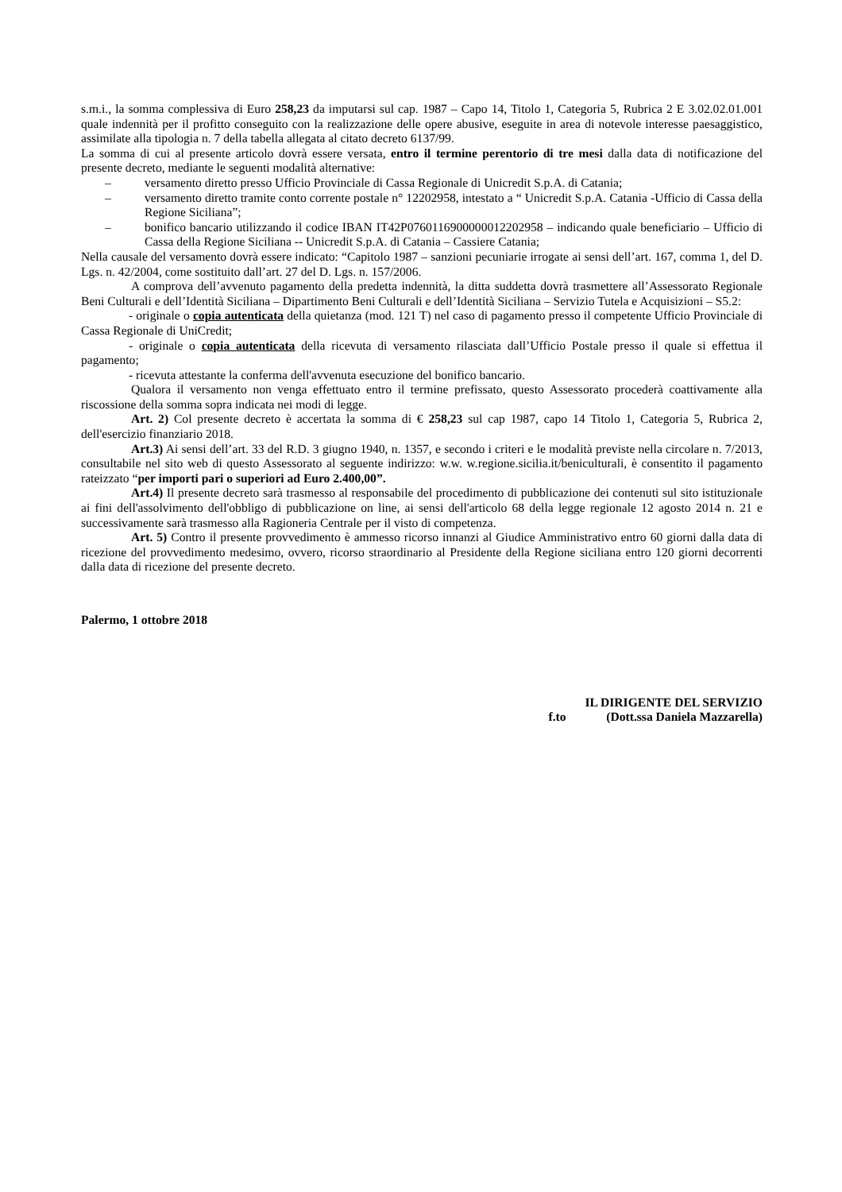s.m.i., la somma complessiva di Euro 258,23 da imputarsi sul cap. 1987 – Capo 14, Titolo 1, Categoria 5, Rubrica 2 E 3.02.02.01.001 quale indennità per il profitto conseguito con la realizzazione delle opere abusive, eseguite in area di notevole interesse paesaggistico, assimilate alla tipologia n. 7 della tabella allegata al citato decreto 6137/99.
La somma di cui al presente articolo dovrà essere versata, entro il termine perentorio di tre mesi dalla data di notificazione del presente decreto, mediante le seguenti modalità alternative:
– versamento diretto presso Ufficio Provinciale di Cassa Regionale di Unicredit S.p.A. di Catania;
– versamento diretto tramite conto corrente postale n° 12202958, intestato a “ Unicredit S.p.A. Catania -Ufficio di Cassa della Regione Siciliana”;
– bonifico bancario utilizzando il codice IBAN IT42P0760116900000012202958 – indicando quale beneficiario – Ufficio di Cassa della Regione Siciliana -- Unicredit S.p.A. di Catania – Cassiere Catania;
Nella causale del versamento dovrà essere indicato: “Capitolo 1987 – sanzioni pecuniarie irrogate ai sensi dell’art. 167, comma 1, del D. Lgs. n. 42/2004, come sostituito dall’art. 27 del D. Lgs. n. 157/2006.
A comprova dell’avvenuto pagamento della predetta indennità, la ditta suddetta dovrà trasmettere all’Assessorato Regionale Beni Culturali e dell’Identità Siciliana – Dipartimento Beni Culturali e dell’Identità Siciliana – Servizio Tutela e Acquisizioni – S5.2:
- originale o copia autenticata della quietanza (mod. 121 T) nel caso di pagamento presso il competente Ufficio Provinciale di Cassa Regionale di UniCredit;
- originale o copia autenticata della ricevuta di versamento rilasciata dall’Ufficio Postale presso il quale si effettua il pagamento;
- ricevuta attestante la conferma dell'avvenuta esecuzione del bonifico bancario.
Qualora il versamento non venga effettuato entro il termine prefissato, questo Assessorato procederà coattivamente alla riscossione della somma sopra indicata nei modi di legge.
Art. 2) Col presente decreto è accertata la somma di € 258,23 sul cap 1987, capo 14 Titolo 1, Categoria 5, Rubrica 2, dell'esercizio finanziario 2018.
Art.3) Ai sensi dell’art. 33 del R.D. 3 giugno 1940, n. 1357, e secondo i criteri e le modalità previste nella circolare n. 7/2013, consultabile nel sito web di questo Assessorato al seguente indirizzo: w.w. w.regione.sicilia.it/beniculturali, è consentito il pagamento rateizzato “per importi pari o superiori ad Euro 2.400,00”.
Art.4) Il presente decreto sarà trasmesso al responsabile del procedimento di pubblicazione dei contenuti sul sito istituzionale ai fini dell'assolvimento dell'obbligo di pubblicazione on line, ai sensi dell'articolo 68 della legge regionale 12 agosto 2014 n. 21 e successivamente sarà trasmesso alla Ragioneria Centrale per il visto di competenza.
Art. 5) Contro il presente provvedimento è ammesso ricorso innanzi al Giudice Amministrativo entro 60 giorni dalla data di ricezione del provvedimento medesimo, ovvero, ricorso straordinario al Presidente della Regione siciliana entro 120 giorni decorrenti dalla data di ricezione del presente decreto.
Palermo, 1 ottobre 2018
IL DIRIGENTE DEL SERVIZIO
f.to (Dott.ssa Daniela Mazzarella)